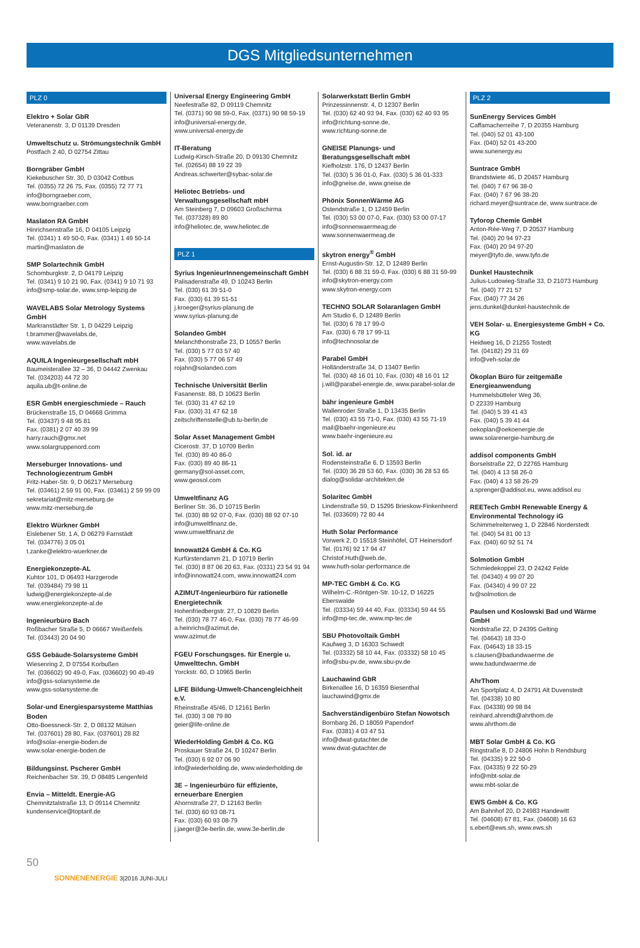DGS Mitgliedsunternehmen
PLZ 0
Elektro + Solar GbR
Veteranenstr. 3, D 01139 Dresden
Umweltschutz u. Strömungstechnik GmbH
Postfach 2 40, D 02754 Zittau
Borngräber GmbH
Kiekebuscher Str. 30, D 03042 Cottbus
Tel. (0355) 72 26 75, Fax. (0355) 72 77 71
info@borngraeber.com,
www.borngraeber.com
Maslaton RA GmbH
Hinrichsenstraße 16, D 04105 Leipzig
Tel. (0341) 1 49 50-0, Fax. (0341) 1 49 50-14
martin@maslaton.de
SMP Solartechnik GmbH
Schomburgkstr. 2, D 04179 Leipzig
Tel. (0341) 9 10 21 90, Fax. (0341) 9 10 71 93
info@smp-solar.de, www.smp-leipzig.de
WAVELABS Solar Metrology Systems GmbH
Markranstädter Str. 1, D 04229 Leipzig
t.brammer@wavelabs.de,
www.wavelabs.de
AQUILA Ingenieurgesellschaft mbH
Baumeisterallee 32 – 36, D 04442 Zwenkau
Tel. (034203) 44 72 30
aquila.ub@t-online.de
ESR GmbH energieschmiede – Rauch
Brückenstraße 15, D 04668 Grimma
Tel. (03437) 9 48 95 81
Fax. (0381) 2 07 40 39 99
harry.rauch@gmx.net
www.solargruppenord.com
Merseburger Innovations- und Technologiezentrum GmbH
Fritz-Haber-Str. 9, D 06217 Merseburg
Tel. (03461) 2 59 91 00, Fax. (03461) 2 59 99 09
sekretariat@mitz-merseburg.de
www.mitz-merseburg.de
Elektro Würkner GmbH
Eislebener Str. 1 A, D 06279 Farnstädt
Tel. (034776) 3 05 01
t.zanke@elektro-wuerkner.de
Energiekonzepte-AL
Kuhtor 101, D 06493 Harzgerode
Tel. (039484) 79 98 11
ludwig@energiekonzepte-al.de
www.energiekonzepte-al.de
Ingenieurbüro Bach
Roßbacher Straße 5, D 06667 Weißenfels
Tel. (03443) 20 04 90
GSS Gebäude-Solarsysteme GmbH
Wiesenring 2, D 07554 Korbußen
Tel. (036602) 90 49-0, Fax. (036602) 90 49-49
info@gss-solarsysteme.de
www.gss-solarsysteme.de
Solar-und Energiesparsysteme Matthias Boden
Otto-Boessneck-Str. 2, D 08132 Mülsen
Tel. (037601) 28 80, Fax. (037601) 28 82
info@solar-energie-boden.de
www.solar-energie-boden.de
Bildungsinst. Pscherer GmbH
Reichenbacher Str. 39, D 08485 Lengenfeld
Envia – Mitteldt. Energie-AG
Chemnitztalstraße 13, D 09114 Chemnitz
kundenservice@toptarif.de
Universal Energy Engineering GmbH
Neefestraße 82, D 09119 Chemnitz
Tel. (0371) 90 98 59-0, Fax. (0371) 90 98 59-19
info@universal-energy.de,
www.universal-energy.de
IT-Beratung
Ludwig-Kirsch-Straße 20, D 09130 Chemnitz
Tel. (02654) 88 19 22 39
Andreas.schwerter@sybac-solar.de
Heliotec Betriebs- und Verwaltungsgesellschaft mbH
Am Steinberg 7, D 09603 Großschirma
Tel. (037328) 89 80
info@heliotec.de, www.heliotec.de
PLZ 1
Syrius IngenieurInnengemeinschaft GmbH
Palisadenstraße 49, D 10243 Berlin
Tel. (030) 61 39 51-0
Fax. (030) 61 39 51-51
j.kroeger@syrius-planung.de
www.syrius-planung.de
Solandeo GmbH
Melanchthonstraße 23, D 10557 Berlin
Tel. (030) 5 77 03 57 40
Fax. (030) 5 77 06 57 49
rojahn@solandeo.com
Technische Universität Berlin
Fasanenstr. 88, D 10623 Berlin
Tel. (030) 31 47 62 19
Fax. (030) 31 47 62 18
zeitschriftenstelle@ub.tu-berlin.de
Solar Asset Management GmbH
Cicerostr. 37, D 10709 Berlin
Tel. (030) 89 40 86-0
Fax. (030) 89 40 86-11
germany@sol-asset.com,
www.geosol.com
Umweltfinanz AG
Berliner Str. 36, D 10715 Berlin
Tel. (030) 88 92 07-0, Fax. (030) 88 92 07-10
info@umweltfinanz.de,
www.umweltfinanz.de
Innowatt24 GmbH & Co. KG
Kurfürstendamm 21, D 10719 Berlin
Tel. (030) 8 87 06 20 63, Fax. (0331) 23 54 91 94
info@innowatt24.com, www.innowatt24.com
AZIMUT-Ingenieurbüro für rationelle Energietechnik
Hohenfriedbergstr. 27, D 10829 Berlin
Tel. (030) 78 77 46-0, Fax. (030) 78 77 46-99
a.heinrichs@azimut.de,
www.azimut.de
FGEU Forschungsges. für Energie u. Umwelttechn. GmbH
Yorckstr. 60, D 10965 Berlin
LIFE Bildung-Umwelt-Chancengleichheit e.V.
Rheinstraße 45/46, D 12161 Berlin
Tel. (030) 3 08 79 80
geier@life-online.de
WiederHolding GmbH & Co. KG
Proskauer Straße 24, D 10247 Berlin
Tel. (030) 6 92 07 06 90
info@wiederholding.de, www.wiederholding.de
3E – Ingenieurbüro für effiziente, erneuerbare Energien
Ahornstraße 27, D 12163 Berlin
Tel. (030) 60 93 08-71
Fax. (030) 60 93 08-79
j.jaeger@3e-berlin.de, www.3e-berlin.de
Solarwerkstatt Berlin GmbH
Prinzessinnenstr. 4, D 12307 Berlin
Tel. (030) 62 40 93 94, Fax. (030) 62 40 93 95
info@richtung-sonne.de,
www.richtung-sonne.de
GNEISE Planungs- und Beratungsgesellschaft mbH
Kiefholzstr. 176, D 12437 Berlin
Tel. (030) 5 36 01-0, Fax. (030) 5 36 01-333
info@gneise.de, www.gneise.de
Phönix SonnenWärme AG
Ostendstraße 1, D 12459 Berlin
Tel. (030) 53 00 07-0, Fax. (030) 53 00 07-17
info@sonnenwaermeag.de
www.sonnenwaermeag.de
skytron energy<sup>®</sup> GmbH
Ernst-Augustin-Str. 12, D 12489 Berlin
Tel. (030) 6 88 31 59-0, Fax. (030) 6 88 31 59-99
info@skytron-energy.com
www.skytron-energy.com
TECHNO SOLAR Solaranlagen GmbH
Am Studio 6, D 12489 Berlin
Tel. (030) 6 78 17 99-0
Fax. (030) 6 78 17 99-11
info@technosolar.de
Parabel GmbH
Holländerstraße 34, D 13407 Berlin
Tel. (030) 48 16 01 10, Fax. (030) 48 16 01 12
j.will@parabel-energie.de, www.parabel-solar.de
bähr ingenieure GmbH
Wallenroder Straße 1, D 13435 Berlin
Tel. (030) 43 55 71-0, Fax. (030) 43 55 71-19
mail@baehr-ingenieure.eu
www.baehr-ingenieure.eu
Sol. id. ar
Rodensteinstraße 6, D 13593 Berlin
Tel. (030) 36 28 53 60, Fax. (030) 36 28 53 65
dialog@solidar-architekten.de
Solaritec GmbH
Lindenstraße 59, D 15295 Brieskow-Finkenheerd
Tel. (033609) 72 80 44
Huth Solar Performance
Vorwerk 2, D 15518 Steinhöfel, OT Heinersdorf
Tel. (0176) 92 17 94 47
Christof.Huth@web.de,
www.huth-solar-performance.de
MP-TEC GmbH & Co. KG
Wilhelm-C.-Röntgen-Str. 10-12, D 16225 Eberswalde
Tel. (03334) 59 44 40, Fax. (03334) 59 44 55
info@mp-tec.de, www.mp-tec.de
SBU Photovoltaik GmbH
Kaufweg 3, D 16303 Schwedt
Tel. (03332) 58 10 44, Fax. (03332) 58 10 45
info@sbu-pv.de, www.sbu-pv.de
Lauchawind GbR
Birkenallee 16, D 16359 Biesenthal
lauchawind@gmx.de
Sachverständigenbüro Stefan Nowotsch
Bornbarg 26, D 18059 Papendorf
Fax. (0381) 4 03 47 51
info@dwat-gutachter.de
www.dwat-gutachter.de
PLZ 2
SunEnergy Services GmbH
Caffamacherreihe 7, D 20355 Hamburg
Tel. (040) 52 01 43-100
Fax. (040) 52 01 43-200
www.sunenergy.eu
Suntrace GmbH
Brandstwiete 46, D 20457 Hamburg
Tel. (040) 7 67 96 38-0
Fax. (040) 7 67 96 38-20
richard.meyer@suntrace.de, www.suntrace.de
Tyforop Chemie GmbH
Anton-Rée-Weg 7, D 20537 Hamburg
Tel. (040) 20 94 97-23
Fax. (040) 20 94 97-20
meyer@tyfo.de, www.tyfo.de
Dunkel Haustechnik
Julius-Ludowieg-Straße 33, D 21073 Hamburg
Tel. (040) 77 21 57
Fax. (040) 77 34 26
jens.dunkel@dunkel-haustechnik.de
VEH Solar- u. Energiesysteme GmbH + Co. KG
Heidweg 16, D 21255 Tostedt
Tel. (04182) 29 31 69
info@veh-solar.de
Ökoplan Büro für zeitgemäße Energieanwendung
Hummelsbütteler Weg 36,
D 22339 Hamburg
Tel. (040) 5 39 41 43
Fax. (040) 5 39 41 44
oekoplan@oekoenergie.de
www.solarenergie-hamburg.de
addisol components GmbH
Borselstraße 22, D 22765 Hamburg
Tel. (040) 4 13 58 26-0
Fax. (040) 4 13 58 26-29
a.sprenger@addisol.eu, www.addisol.eu
REETech GmbH Renewable Energy & Environmental Technology iG
Schimmelreiterweg 1, D 22846 Norderstedt
Tel. (040) 54 81 00 13
Fax. (040) 60 92 51 74
Solmotion GmbH
Schmiedekoppel 23, D 24242 Felde
Tel. (04340) 4 99 07 20
Fax. (04340) 4 99 07 22
tv@solmotion.de
Paulsen und Koslowski Bad und Wärme GmbH
Nordstraße 22, D 24395 Gelting
Tel. (04643) 18 33-0
Fax. (04643) 18 33-15
s.clausen@badundwaerme.de
www.badundwaerme.de
AhrThom
Am Sportplatz 4, D 24791 Alt Duvenstedt
Tel. (04338) 10 80
Fax. (04338) 99 98 84
reinhard.ahrendt@ahrthom.de
www.ahrthom.de
MBT Solar GmbH & Co. KG
Ringstraße 8, D 24806 Hohn b Rendsburg
Tel. (04335) 9 22 50-0
Fax. (04335) 9 22 50-29
info@mbt-solar.de
www.mbt-solar.de
EWS GmbH & Co. KG
Am Bahnhof 20, D 24983 Handewitt
Tel. (04608) 67 81, Fax. (04608) 16 63
s.ebert@ews.sh, www.ews.sh
50
SONNENENERGIE 3|2016 JUNI-JULI